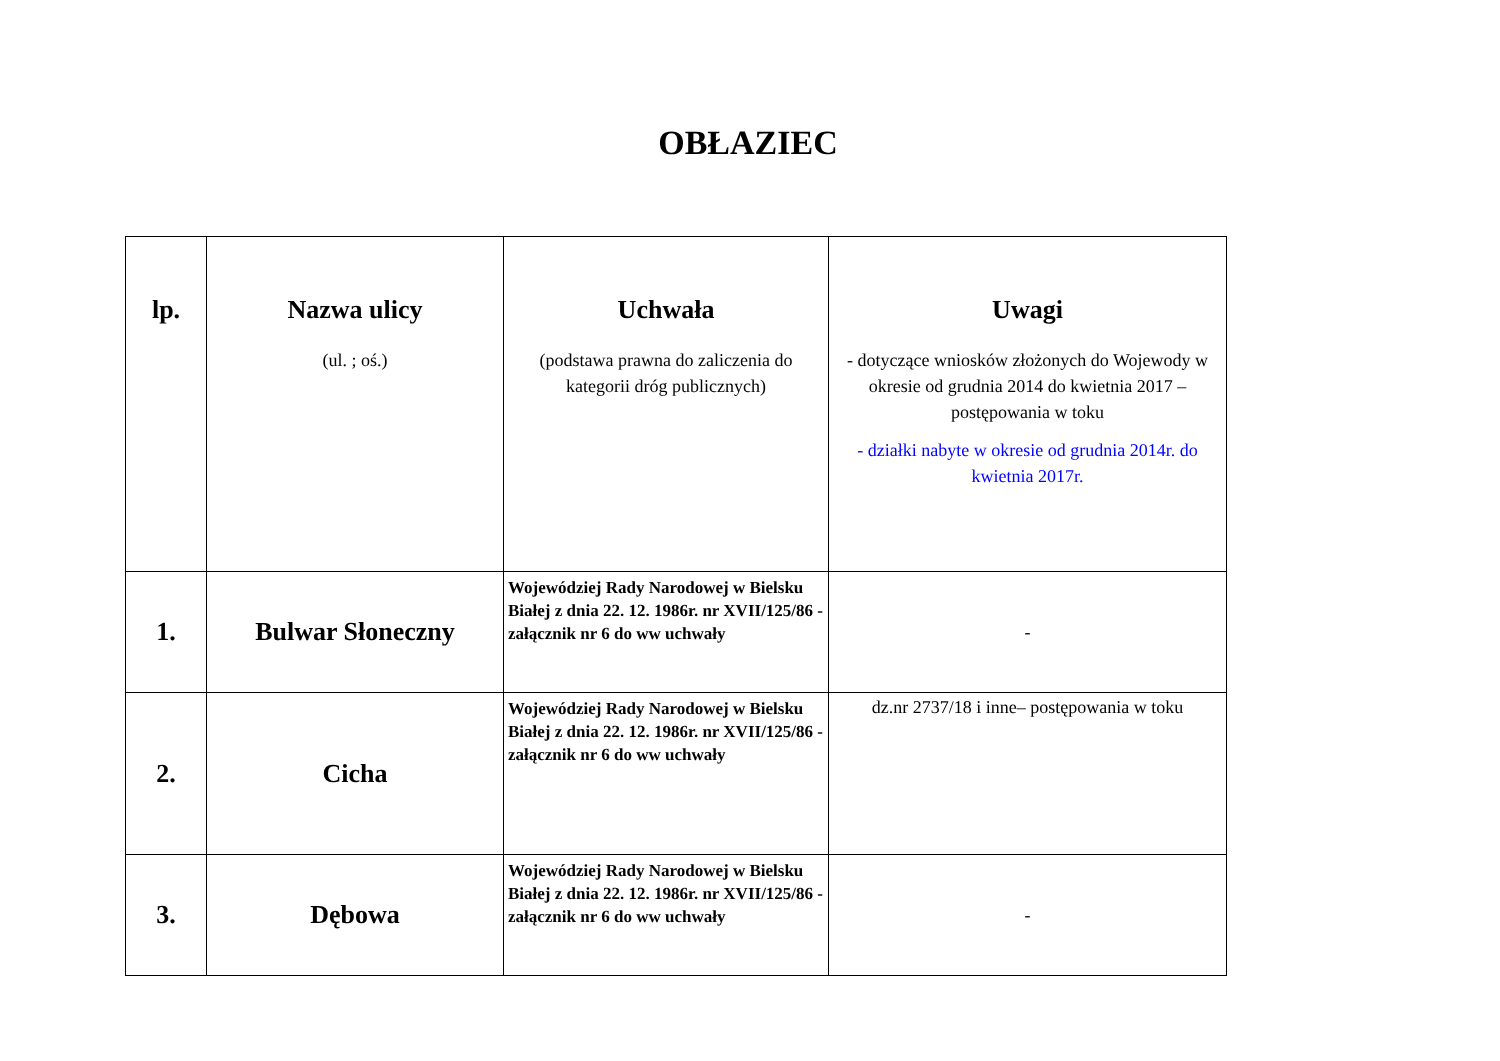OBŁAZIEC
| lp. | Nazwa ulicy (ul. ; oś.) | Uchwała (podstawa prawna do zaliczenia do kategorii dróg publicznych) | Uwagi - dotyczące wniosków złożonych do Wojewody w okresie od grudnia 2014 do kwietnia 2017 – postępowania w toku - działki nabyte w okresie od grudnia 2014r. do kwietnia 2017r. |
| --- | --- | --- | --- |
| 1. | Bulwar Słoneczny | Wojewódziej Rady Narodowej w Bielsku Białej z dnia 22. 12. 1986r. nr XVII/125/86 - załącznik nr 6 do ww uchwały | - |
| 2. | Cicha | Wojewódziej Rady Narodowej w Bielsku Białej z dnia 22. 12. 1986r. nr XVII/125/86 - załącznik nr 6 do ww uchwały | dz.nr 2737/18 i inne– postępowania w toku |
| 3. | Dębowa | Wojewódziej Rady Narodowej w Bielsku Białej z dnia 22. 12. 1986r. nr XVII/125/86 - załącznik nr 6 do ww uchwały | - |